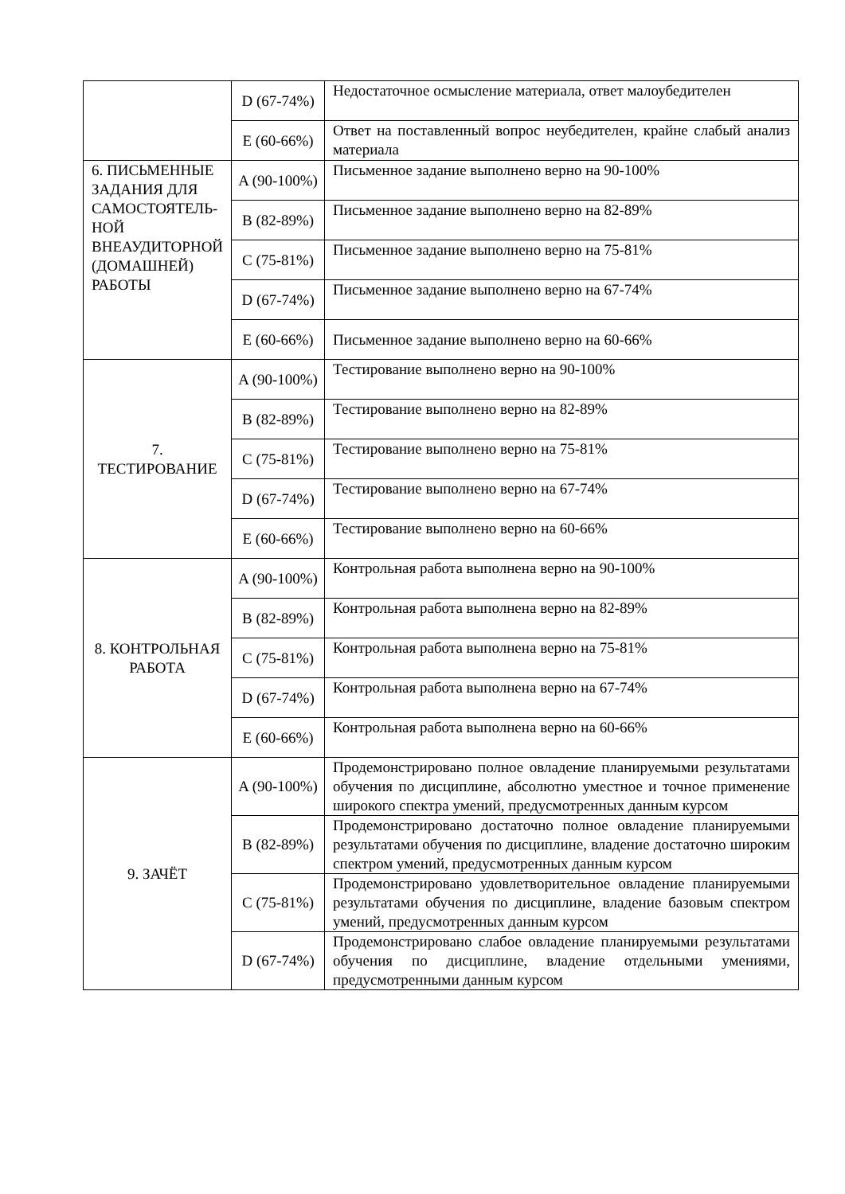| | D (67-74%) | Недостаточное осмысление материала, ответ малоубедителен |
| | E (60-66%) | Ответ на поставленный вопрос неубедителен, крайне слабый анализ материала |
| 6. ПИСЬМЕННЫЕ ЗАДАНИЯ ДЛЯ САМОСТОЯТЕЛЬ-НОЙ ВНЕАУДИТОРНОЙ (ДОМАШНЕЙ) РАБОТЫ | A (90-100%) | Письменное задание выполнено верно на 90-100% |
| | B (82-89%) | Письменное задание выполнено верно на 82-89% |
| | C (75-81%) | Письменное задание выполнено верно на 75-81% |
| | D (67-74%) | Письменное задание выполнено верно на 67-74% |
| | E (60-66%) | Письменное задание выполнено верно на 60-66% |
| 7. ТЕСТИРОВАНИЕ | A (90-100%) | Тестирование выполнено верно на 90-100% |
| | B (82-89%) | Тестирование выполнено верно на 82-89% |
| | C (75-81%) | Тестирование выполнено верно на 75-81% |
| | D (67-74%) | Тестирование выполнено верно на 67-74% |
| | E (60-66%) | Тестирование выполнено верно на 60-66% |
| 8. КОНТРОЛЬНАЯ РАБОТА | A (90-100%) | Контрольная работа выполнена верно на 90-100% |
| | B (82-89%) | Контрольная работа выполнена верно на 82-89% |
| | C (75-81%) | Контрольная работа выполнена верно на 75-81% |
| | D (67-74%) | Контрольная работа выполнена верно на 67-74% |
| | E (60-66%) | Контрольная работа выполнена верно на 60-66% |
| 9. ЗАЧЁТ | A (90-100%) | Продемонстрировано полное овладение планируемыми результатами обучения по дисциплине, абсолютно уместное и точное применение широкого спектра умений, предусмотренных данным курсом |
| | B (82-89%) | Продемонстрировано достаточно полное овладение планируемыми результатами обучения по дисциплине, владение достаточно широким спектром умений, предусмотренных данным курсом |
| | C (75-81%) | Продемонстрировано удовлетворительное овладение планируемыми результатами обучения по дисциплине, владение базовым спектром умений, предусмотренных данным курсом |
| | D (67-74%) | Продемонстрировано слабое овладение планируемыми результатами обучения по дисциплине, владение отдельными умениями, предусмотренными данным курсом |